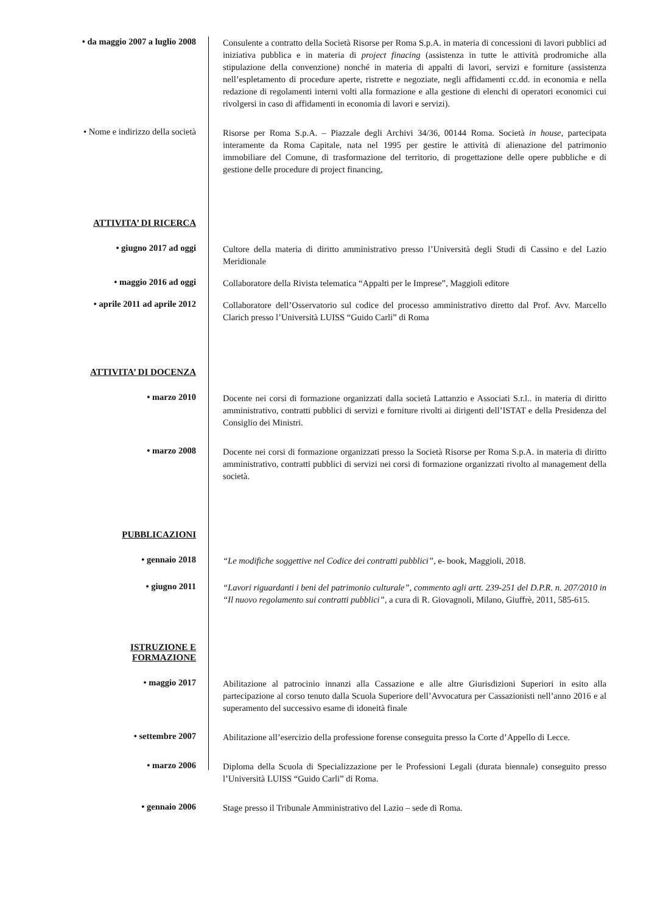• da maggio 2007 a luglio 2008
Consulente a contratto della Società Risorse per Roma S.p.A. in materia di concessioni di lavori pubblici ad iniziativa pubblica e in materia di project finacing (assistenza in tutte le attività prodromiche alla stipulazione della convenzione) nonché in materia di appalti di lavori, servizi e forniture (assistenza nell’espletamento di procedure aperte, ristrette e negoziate, negli affidamenti cc.dd. in economia e nella redazione di regolamenti interni volti alla formazione e alla gestione di elenchi di operatori economici cui rivolgersi in caso di affidamenti in economia di lavori e servizi).
• Nome e indirizzo della società
Risorse per Roma S.p.A. – Piazzale degli Archivi 34/36, 00144 Roma. Società in house, partecipata interamente da Roma Capitale, nata nel 1995 per gestire le attività di alienazione del patrimonio immobiliare del Comune, di trasformazione del territorio, di progettazione delle opere pubbliche e di gestione delle procedure di project financing,
ATTIVITA’ DI RICERCA
• giugno 2017 ad oggi
Cultore della materia di diritto amministrativo presso l’Università degli Studi di Cassino e del Lazio Meridionale
• maggio 2016 ad oggi
Collaboratore della Rivista telematica “Appalti per le Imprese”, Maggioli editore
• aprile 2011 ad aprile 2012
Collaboratore dell’Osservatorio sul codice del processo amministrativo diretto dal Prof. Avv. Marcello Clarich presso l’Università LUISS “Guido Carli” di Roma
ATTIVITA’ DI DOCENZA
• marzo 2010
Docente nei corsi di formazione organizzati dalla società Lattanzio e Associati S.r.l.. in materia di diritto amministrativo, contratti pubblici di servizi e forniture rivolti ai dirigenti dell’ISTAT e della Presidenza del Consiglio dei Ministri.
• marzo 2008
Docente nei corsi di formazione organizzati presso la Società Risorse per Roma S.p.A. in materia di diritto amministrativo, contratti pubblici di servizi nei corsi di formazione organizzati rivolto al management della società.
PUBBLICAZIONI
• gennaio 2018
“Le modifiche soggettive nel Codice dei contratti pubblici”, e- book, Maggioli, 2018.
• giugno 2011
“Lavori riguardanti i beni del patrimonio culturale”, commento agli artt. 239-251 del D.P.R. n. 207/2010 in “Il nuovo regolamento sui contratti pubblici”, a cura di R. Giovagnoli, Milano, Giuffrè, 2011, 585-615.
ISTRUZIONE E
FORMAZIONE
• maggio 2017
Abilitazione al patrocinio innanzi alla Cassazione e alle altre Giurisdizioni Superiori in esito alla partecipazione al corso tenuto dalla Scuola Superiore dell’Avvocatura per Cassazionisti nell’anno 2016 e al superamento del successivo esame di idoneità finale
• settembre 2007
Abilitazione all’esercizio della professione forense conseguita presso la Corte d’Appello di Lecce.
• marzo 2006
Diploma della Scuola di Specializzazione per le Professioni Legali (durata biennale) conseguito presso l’Università LUISS “Guido Carli” di Roma.
• gennaio 2006
Stage presso il Tribunale Amministrativo del Lazio – sede di Roma.